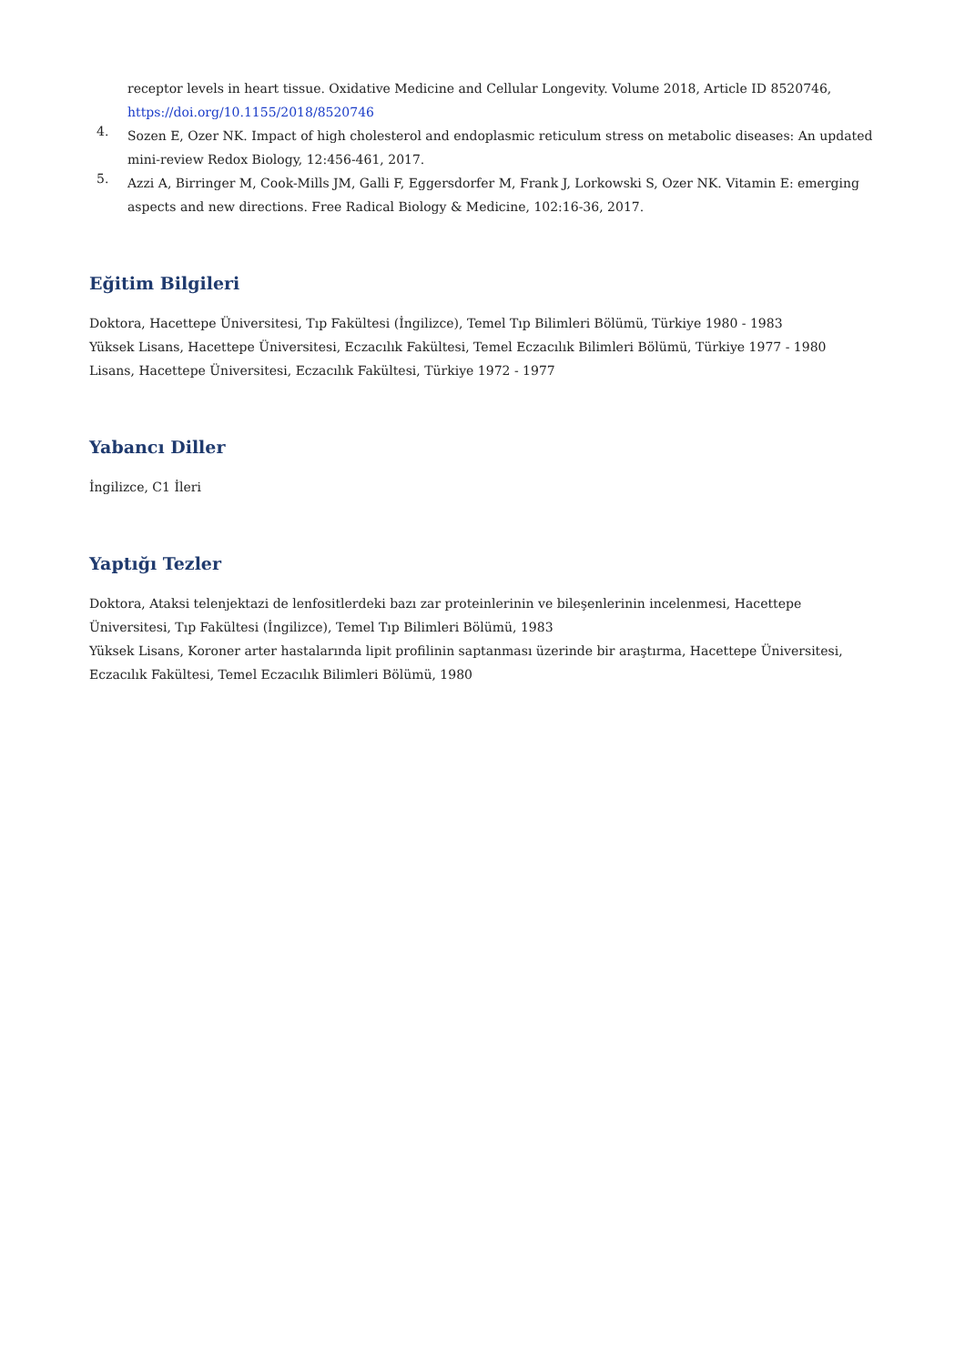receptor levels in heart tissue. Oxidative Medicine and Cellular Longevity. Volume 2018, Article ID 8520746, https://doi.org/10.1155/2018/8520746
4.
Sozen E, Ozer NK. Impact of high cholesterol and endoplasmic reticulum stress on metabolic diseases: An updated mini-review Redox Biology, 12:456-461, 2017.
5.
Azzi A, Birringer M, Cook-Mills JM, Galli F, Eggersdorfer M, Frank J, Lorkowski S, Ozer NK. Vitamin E: emerging aspects and new directions. Free Radical Biology & Medicine, 102:16-36, 2017.
Eğitim Bilgileri
Doktora, Hacettepe Üniversitesi, Tıp Fakültesi (İngilizce), Temel Tıp Bilimleri Bölümü, Türkiye 1980 - 1983
Yüksek Lisans, Hacettepe Üniversitesi, Eczacılık Fakültesi, Temel Eczacılık Bilimleri Bölümü, Türkiye 1977 - 1980
Lisans, Hacettepe Üniversitesi, Eczacılık Fakültesi, Türkiye 1972 - 1977
Yabancı Diller
İngilizce, C1 İleri
Yaptığı Tezler
Doktora, Ataksi telenjektazi de lenfositlerdeki bazı zar proteinlerinin ve bileşenlerinin incelenmesi, Hacettepe Üniversitesi, Tıp Fakültesi (İngilizce), Temel Tıp Bilimleri Bölümü, 1983
Yüksek Lisans, Koroner arter hastalarında lipit profilinin saptanması üzerinde bir araştırma, Hacettepe Üniversitesi, Eczacılık Fakültesi, Temel Eczacılık Bilimleri Bölümü, 1980